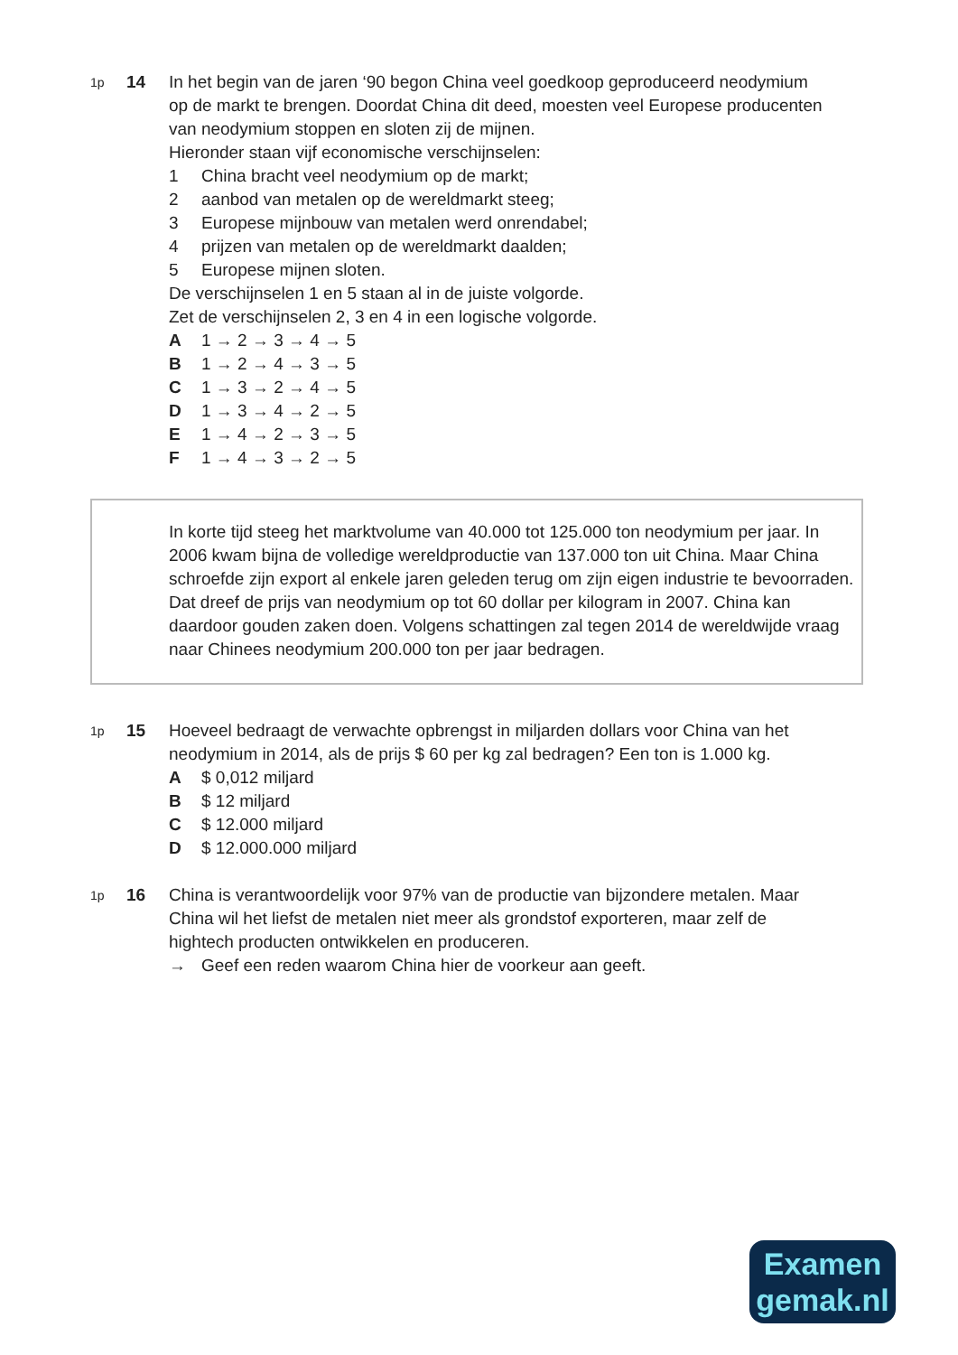1p
14 In het begin van de jaren ‘90 begon China veel goedkoop geproduceerd neodymium op de markt te brengen. Doordat China dit deed, moesten veel Europese producenten van neodymium stoppen en sloten zij de mijnen.
Hieronder staan vijf economische verschijnselen:
1 China bracht veel neodymium op de markt;
2 aanbod van metalen op de wereldmarkt steeg;
3 Europese mijnbouw van metalen werd onrendabel;
4 prijzen van metalen op de wereldmarkt daalden;
5 Europese mijnen sloten.
De verschijnselen 1 en 5 staan al in de juiste volgorde.
Zet de verschijnselen 2, 3 en 4 in een logische volgorde.
A 1 → 2 → 3 → 4 → 5
B 1 → 2 → 4 → 3 → 5
C 1 → 3 → 2 → 4 → 5
D 1 → 3 → 4 → 2 → 5
E 1 → 4 → 2 → 3 → 5
F 1 → 4 → 3 → 2 → 5
In korte tijd steeg het marktvolume van 40.000 tot 125.000 ton neodymium per jaar. In 2006 kwam bijna de volledige wereldproductie van 137.000 ton uit China. Maar China schroefde zijn export al enkele jaren geleden terug om zijn eigen industrie te bevoorraden. Dat dreef de prijs van neodymium op tot 60 dollar per kilogram in 2007. China kan daardoor gouden zaken doen. Volgens schattingen zal tegen 2014 de wereldwijde vraag naar Chinees neodymium 200.000 ton per jaar bedragen.
1p
15 Hoeveel bedraagt de verwachte opbrengst in miljarden dollars voor China van het neodymium in 2014, als de prijs $ 60 per kg zal bedragen? Een ton is 1.000 kg.
A $ 0,012 miljard
B $ 12 miljard
C $ 12.000 miljard
D $ 12.000.000 miljard
1p
16 China is verantwoordelijk voor 97% van de productie van bijzondere metalen. Maar China wil het liefst de metalen niet meer als grondstof exporteren, maar zelf de hightech producten ontwikkelen en produceren.
→ Geef een reden waarom China hier de voorkeur aan geeft.
Examen
gemak.nl